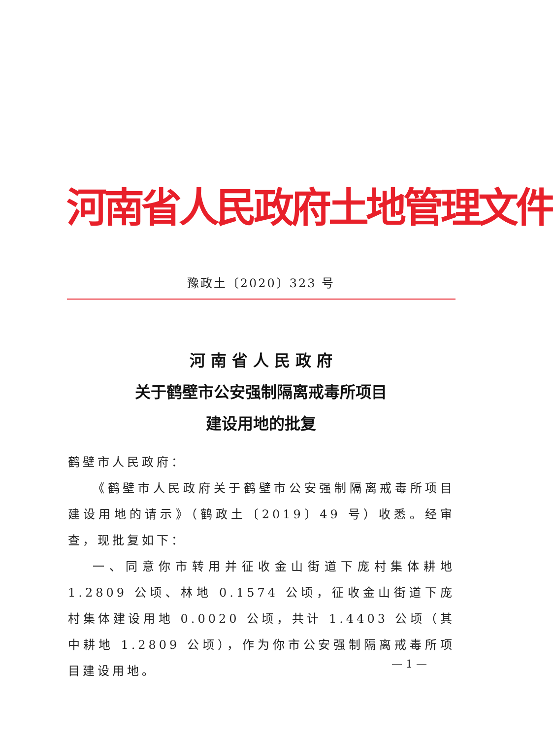河南省人民政府土地管理文件
豫政土〔2020〕323 号
河 南 省 人 民 政 府
关于鹤壁市公安强制隔离戒毒所项目
建设用地的批复
鹤壁市人民政府：
《鹤壁市人民政府关于鹤壁市公安强制隔离戒毒所项目建设用地的请示》（鹤政土〔2019〕49 号）收悉。经审查，现批复如下：
一、同意你市转用并征收金山街道下庞村集体耕地 1.2809 公顷、林地 0.1574 公顷，征收金山街道下庞村集体建设用地 0.0020 公顷，共计 1.4403 公顷（其中耕地 1.2809 公顷），作为你市公安强制隔离戒毒所项目建设用地。
— 1 —